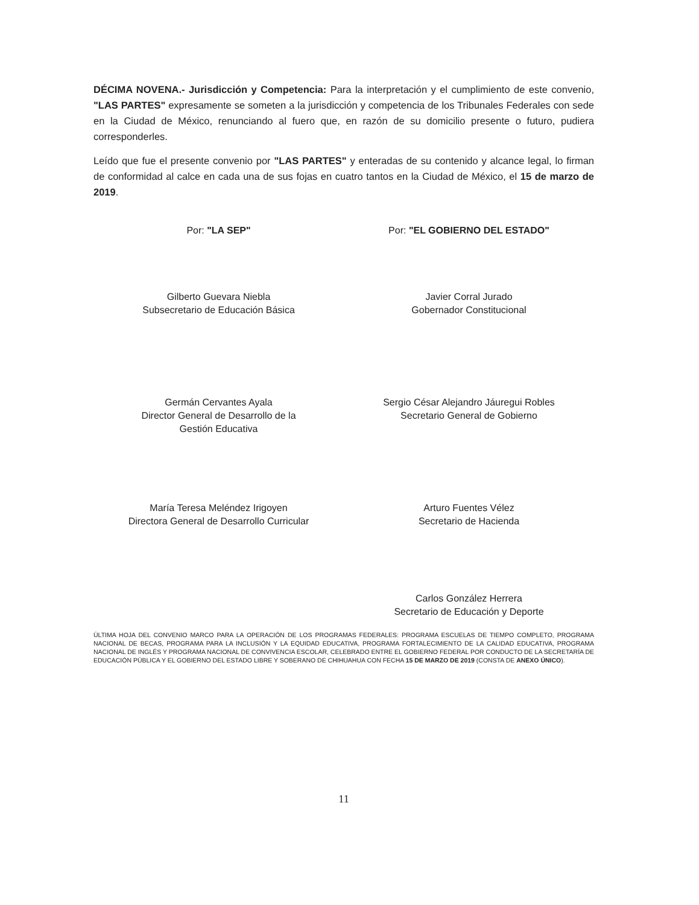DÉCIMA NOVENA.- Jurisdicción y Competencia: Para la interpretación y el cumplimiento de este convenio, "LAS PARTES" expresamente se someten a la jurisdicción y competencia de los Tribunales Federales con sede en la Ciudad de México, renunciando al fuero que, en razón de su domicilio presente o futuro, pudiera corresponderles.
Leído que fue el presente convenio por "LAS PARTES" y enteradas de su contenido y alcance legal, lo firman de conformidad al calce en cada una de sus fojas en cuatro tantos en la Ciudad de México, el 15 de marzo de 2019.
Por: "LA SEP"
Gilberto Guevara Niebla
Subsecretario de Educación Básica
Germán Cervantes Ayala
Director General de Desarrollo de la
Gestión Educativa
María Teresa Meléndez Irigoyen
Directora General de Desarrollo Curricular
Por: "EL GOBIERNO DEL ESTADO"
Javier Corral Jurado
Gobernador Constitucional
Sergio César Alejandro Jáuregui Robles
Secretario General de Gobierno
Arturo Fuentes Vélez
Secretario de Hacienda
Carlos González Herrera
Secretario de Educación y Deporte
ÚLTIMA HOJA DEL CONVENIO MARCO PARA LA OPERACIÓN DE LOS PROGRAMAS FEDERALES: PROGRAMA ESCUELAS DE TIEMPO COMPLETO, PROGRAMA NACIONAL DE BECAS, PROGRAMA PARA LA INCLUSIÓN Y LA EQUIDAD EDUCATIVA, PROGRAMA FORTALECIMIENTO DE LA CALIDAD EDUCATIVA, PROGRAMA NACIONAL DE INGLÉS Y PROGRAMA NACIONAL DE CONVIVENCIA ESCOLAR, CELEBRADO ENTRE EL GOBIERNO FEDERAL POR CONDUCTO DE LA SECRETARÍA DE EDUCACIÓN PÚBLICA Y EL GOBIERNO DEL ESTADO LIBRE Y SOBERANO DE CHIHUAHUA CON FECHA 15 DE MARZO DE 2019 (CONSTA DE ANEXO ÚNICO).
11